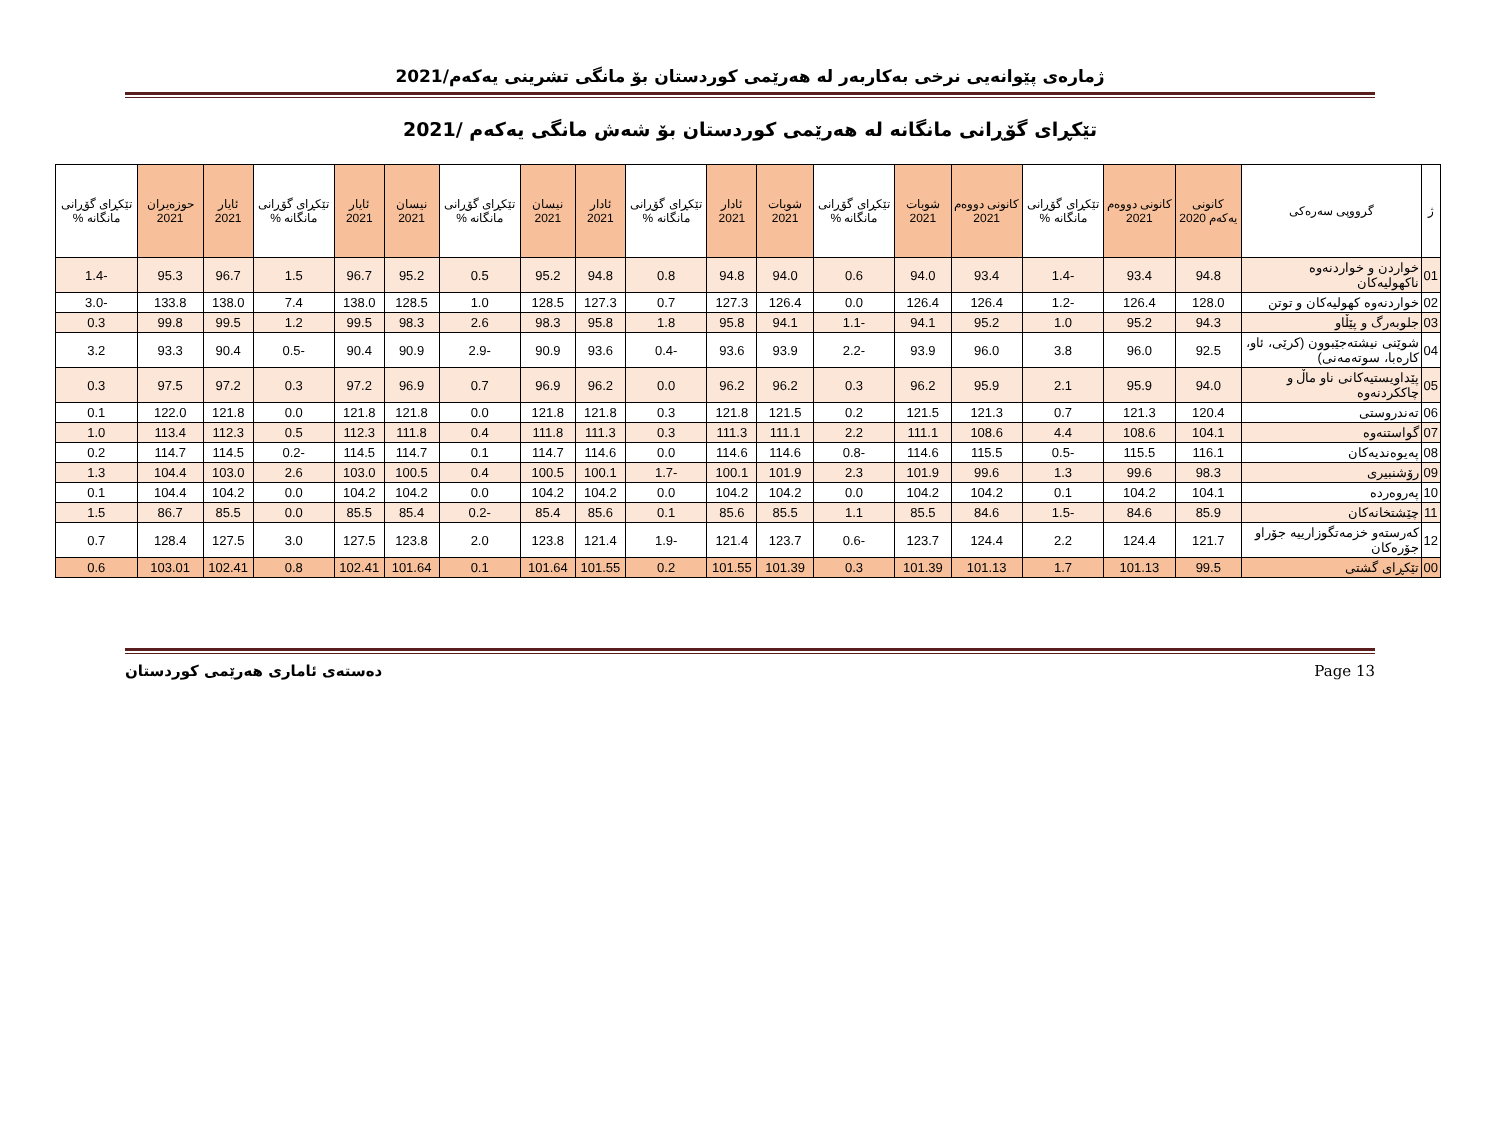ژمارەی پێوانەیی نرخی بەکاربەر لە هەرێمی کوردستان بۆ مانگی تشرینی یەکەم/2021
تێکڕای گۆڕانی مانگانە لە هەرێمی کوردستان بۆ شەش مانگی یەکەم /2021
| ژ | گرووپی سەرەکی | کانونی یەکەم 2020 | کانونی دووەم 2021 | تێکڕای گۆڕانی مانگانە % | کانونی دووەم 2021 | شوبات 2021 | تێکڕای گۆڕانی مانگانە % | شوبات 2021 | ئادار 2021 | تێکڕای گۆڕانی مانگانە % | ئادار 2021 | نیسان 2021 | تێکڕای گۆڕانی مانگانە % | نیسان 2021 | ئایار 2021 | تێکڕای گۆڕانی مانگانە % | ئایار 2021 | حوزەیران 2021 | تێکڕای گۆڕانی مانگانە % |
| --- | --- | --- | --- | --- | --- | --- | --- | --- | --- | --- | --- | --- | --- | --- | --- | --- | --- | --- | --- |
| 01 | خواردن و خواردنەوە ناکهولیەکان | 94.8 | 93.4 | -1.4 | 93.4 | 94.0 | 0.6 | 94.0 | 94.8 | 0.8 | 94.8 | 95.2 | 0.5 | 95.2 | 96.7 | 1.5 | 96.7 | 95.3 | -1.4 |
| 02 | خواردنەوە کهولیەکان و توتن | 128.0 | 126.4 | -1.2 | 126.4 | 126.4 | 0.0 | 126.4 | 127.3 | 0.7 | 127.3 | 128.5 | 1.0 | 128.5 | 138.0 | 7.4 | 138.0 | 133.8 | -3.0 |
| 03 | جلوبەرگ و پێڵاو | 94.3 | 95.2 | 1.0 | 95.2 | 94.1 | -1.1 | 94.1 | 95.8 | 1.8 | 95.8 | 98.3 | 2.6 | 98.3 | 99.5 | 1.2 | 99.5 | 99.8 | 0.3 |
| 04 | شوێنی نیشتەجێبوون (کرێی، ئاو، کارەبا، سوتەمەنی) | 92.5 | 96.0 | 3.8 | 96.0 | 93.9 | -2.2 | 93.9 | 93.6 | -0.4 | 93.6 | 90.9 | -2.9 | 90.9 | 90.4 | -0.5 | 90.4 | 93.3 | 3.2 |
| 05 | پێداویستیەکانی ناو ماڵ و چاککردنەوە | 94.0 | 95.9 | 2.1 | 95.9 | 96.2 | 0.3 | 96.2 | 96.2 | 0.0 | 96.2 | 96.9 | 0.7 | 96.9 | 97.2 | 0.3 | 97.2 | 97.5 | 0.3 |
| 06 | تەندروستی | 120.4 | 121.3 | 0.7 | 121.3 | 121.5 | 0.2 | 121.5 | 121.8 | 0.3 | 121.8 | 121.8 | 0.0 | 121.8 | 121.8 | 0.0 | 121.8 | 122.0 | 0.1 |
| 07 | گواستنەوە | 104.1 | 108.6 | 4.4 | 108.6 | 111.1 | 2.2 | 111.1 | 111.3 | 0.3 | 111.3 | 111.8 | 0.4 | 111.8 | 112.3 | 0.5 | 112.3 | 113.4 | 1.0 |
| 08 | پەیوەندیەکان | 116.1 | 115.5 | -0.5 | 115.5 | 114.6 | -0.8 | 114.6 | 114.6 | 0.0 | 114.6 | 114.7 | 0.1 | 114.7 | 114.5 | -0.2 | 114.5 | 114.7 | 0.2 |
| 09 | رۆشنبیری | 98.3 | 99.6 | 1.3 | 99.6 | 101.9 | 2.3 | 101.9 | 100.1 | -1.7 | 100.1 | 100.5 | 0.4 | 100.5 | 103.0 | 2.6 | 103.0 | 104.4 | 1.3 |
| 10 | پەروەردە | 104.1 | 104.2 | 0.1 | 104.2 | 104.2 | 0.0 | 104.2 | 104.2 | 0.0 | 104.2 | 104.2 | 0.0 | 104.2 | 104.2 | 0.0 | 104.2 | 104.4 | 0.1 |
| 11 | چێشتخانەکان | 85.9 | 84.6 | -1.5 | 84.6 | 85.5 | 1.1 | 85.5 | 85.6 | 0.1 | 85.6 | 85.4 | -0.2 | 85.4 | 85.5 | 0.0 | 85.5 | 86.7 | 1.5 |
| 12 | کەرستەو خزمەتگوزارییە جۆراو جۆرەکان | 121.7 | 124.4 | 2.2 | 124.4 | 123.7 | -0.6 | 123.7 | 121.4 | -1.9 | 121.4 | 123.8 | 2.0 | 123.8 | 127.5 | 3.0 | 127.5 | 128.4 | 0.7 |
| 00 | تێکڕای گشتی | 99.5 | 101.13 | 1.7 | 101.13 | 101.39 | 0.3 | 101.39 | 101.55 | 0.2 | 101.55 | 101.64 | 0.1 | 101.64 | 102.41 | 0.8 | 102.41 | 103.01 | 0.6 |
دەستەی ئاماری هەرێمی کوردستان Page 13